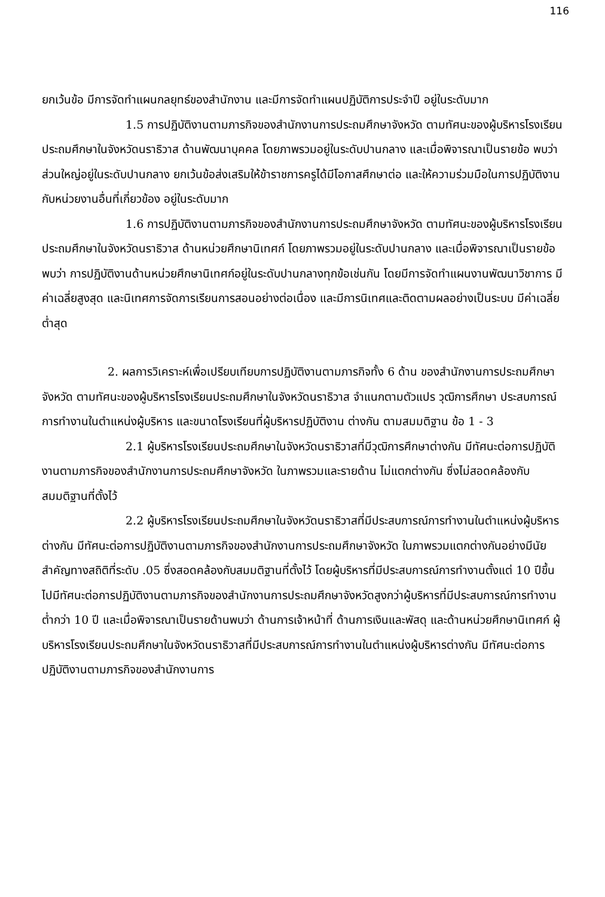116
ยกเว้นข้อ มีการจัดทำแผนกลยุทธ์ของสำนักงาน และมีการจัดทำแผนปฏิบัติการประจำปี อยู่ในระดับมาก
1.5 การปฏิบัติงานตามภารกิจของสำนักงานการประถมศึกษาจังหวัด ตามทัศนะของผู้บริหารโรงเรียนประถมศึกษาในจังหวัดนราธิวาส ด้านพัฒนาบุคคล โดยภาพรวมอยู่ในระดับปานกลาง และเมื่อพิจารณาเป็นรายข้อ พบว่า ส่วนใหญ่อยู่ในระดับปานกลาง ยกเว้นข้อส่งเสริมให้ข้าราชการครูได้มีโอกาสศึกษาต่อ และให้ความร่วมมือในการปฏิบัติงานกับหน่วยงานอื่นที่เกี่ยวข้อง อยู่ในระดับมาก
1.6 การปฏิบัติงานตามภารกิจของสำนักงานการประถมศึกษาจังหวัด ตามทัศนะของผู้บริหารโรงเรียนประถมศึกษาในจังหวัดนราธิวาส ด้านหน่วยศึกษานิเทศก์ โดยภาพรวมอยู่ในระดับปานกลาง และเมื่อพิจารณาเป็นรายข้อ พบว่า การปฏิบัติงานด้านหน่วยศึกษานิเทศก์อยู่ในระดับปานกลางทุกข้อเช่นกัน โดยมีการจัดทำแผนงานพัฒนาวิชาการ มีค่าเฉลี่ยสูงสุด และนิเทศการจัดการเรียนการสอนอย่างต่อเนื่อง และมีการนิเทศและติดตามผลอย่างเป็นระบบ มีค่าเฉลี่ยต่ำสุด
2. ผลการวิเคราะห์เพื่อเปรียบเทียบการปฏิบัติงานตามภารกิจทั้ง 6 ด้าน ของสำนักงานการประถมศึกษาจังหวัด ตามทัศนะของผู้บริหารโรงเรียนประถมศึกษาในจังหวัดนราธิวาส จำแนกตามตัวแปร วุฒิการศึกษา ประสบการณ์การทำงานในตำแหน่งผู้บริหาร และขนาดโรงเรียนที่ผู้บริหารปฏิบัติงาน ต่างกัน ตามสมมติฐาน ข้อ 1 - 3
2.1 ผู้บริหารโรงเรียนประถมศึกษาในจังหวัดนราธิวาสที่มีวุฒิการศึกษาต่างกัน มีทัศนะต่อการปฏิบัติงานตามภารกิจของสำนักงานการประถมศึกษาจังหวัด ในภาพรวมและรายด้าน ไม่แตกต่างกัน ซึ่งไม่สอดคล้องกับสมมติฐานที่ตั้งไว้
2.2 ผู้บริหารโรงเรียนประถมศึกษาในจังหวัดนราธิวาสที่มีประสบการณ์การทำงานในตำแหน่งผู้บริหารต่างกัน มีทัศนะต่อการปฏิบัติงานตามภารกิจของสำนักงานการประถมศึกษาจังหวัด ในภาพรวมแตกต่างกันอย่างมีนัยสำคัญทางสถิติที่ระดับ .05 ซึ่งสอดคล้องกับสมมติฐานที่ตั้งไว้ โดยผู้บริหารที่มีประสบการณ์การทำงานตั้งแต่ 10 ปีขึ้นไปมีทัศนะต่อการปฏิบัติงานตามภารกิจของสำนักงานการประถมศึกษาจังหวัดสูงกว่าผู้บริหารที่มีประสบการณ์การทำงานต่ำกว่า 10 ปี และเมื่อพิจารณาเป็นรายด้านพบว่า ด้านการเจ้าหน้าที่ ด้านการเงินและพัสดุ และด้านหน่วยศึกษานิเทศก์ ผู้บริหารโรงเรียนประถมศึกษาในจังหวัดนราธิวาสที่มีประสบการณ์การทำงานในตำแหน่งผู้บริหารต่างกัน มีทัศนะต่อการปฏิบัติงานตามภารกิจของสำนักงานการ